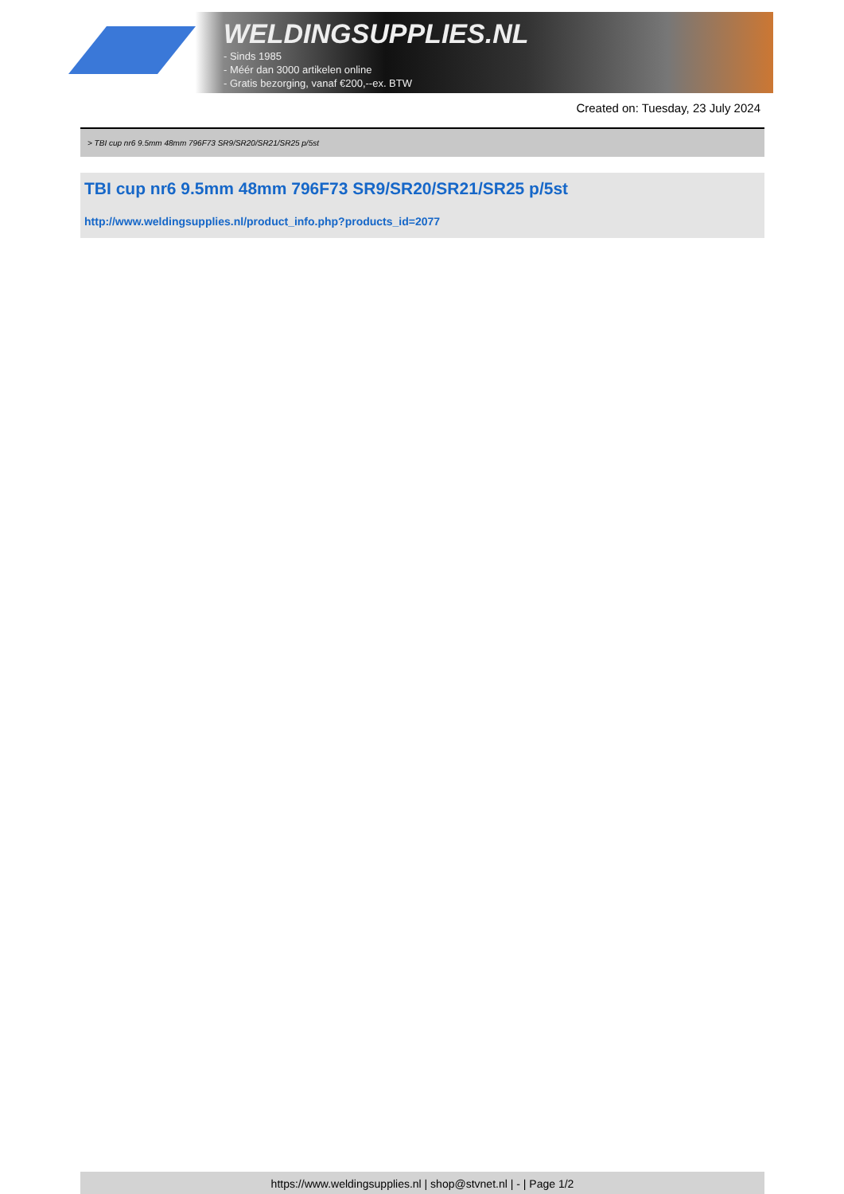WELDINGSUPPLIES.NL
- Sinds 1985
- Méér dan 3000 artikelen online
- Gratis bezorging, vanaf €200,--ex. BTW
Created on: Tuesday, 23 July 2024
> TBI cup nr6 9.5mm 48mm 796F73 SR9/SR20/SR21/SR25 p/5st
TBI cup nr6 9.5mm 48mm 796F73 SR9/SR20/SR21/SR25 p/5st
http://www.weldingsupplies.nl/product_info.php?products_id=2077
https://www.weldingsupplies.nl | shop@stvnet.nl | - | Page 1/2